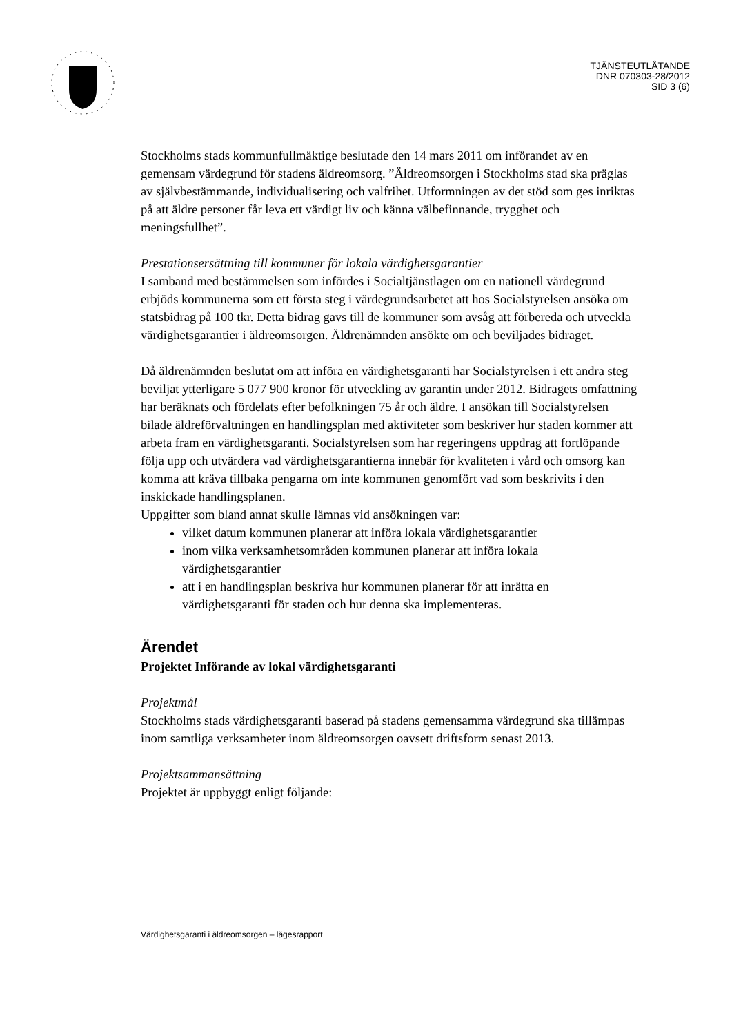TJÄNSTEUTLÅTANDE
DNR 070303-28/2012
SID 3 (6)
Stockholms stads kommunfullmäktige beslutade den 14 mars 2011 om införandet av en gemensam värdegrund för stadens äldreomsorg. ”Äldreomsorgen i Stockholms stad ska präglas av självbestämmande, individualisering och valfrihet. Utformningen av det stöd som ges inriktas på att äldre personer får leva ett värdigt liv och känna välbefinnande, trygghet och meningsfullhet”.
Prestationsersättning till kommuner för lokala värdighetsgarantier
I samband med bestämmelsen som infördes i Socialtjänstlagen om en nationell värdegrund erbjöds kommunerna som ett första steg i värdegrundsarbetet att hos Socialstyrelsen ansöka om statsbidrag på 100 tkr. Detta bidrag gavs till de kommuner som avsåg att förbereda och utveckla värdighetsgarantier i äldreomsorgen. Äldrenämnden ansökte om och beviljades bidraget.
Då äldrenämnden beslutat om att införa en värdighetsgaranti har Socialstyrelsen i ett andra steg beviljat ytterligare 5 077 900 kronor för utveckling av garantin under 2012. Bidragets omfattning har beräknats och fördelats efter befolkningen 75 år och äldre. I ansökan till Socialstyrelsen bilade äldreförvaltningen en handlingsplan med aktiviteter som beskriver hur staden kommer att arbeta fram en värdighetsgaranti. Socialstyrelsen som har regeringens uppdrag att fortlöpande följa upp och utvärdera vad värdighetsgarantierna innebär för kvaliteten i vård och omsorg kan komma att kräva tillbaka pengarna om inte kommunen genomfört vad som beskrivits i den inskickade handlingsplanen.
Uppgifter som bland annat skulle lämnas vid ansökningen var:
vilket datum kommunen planerar att införa lokala värdighetsgarantier
inom vilka verksamhetsområden kommunen planerar att införa lokala värdighetsgarantier
att i en handlingsplan beskriva hur kommunen planerar för att inrätta en värdighetsgaranti för staden och hur denna ska implementeras.
Ärendet
Projektet Införande av lokal värdighetsgaranti
Projektmål
Stockholms stads värdighetsgaranti baserad på stadens gemensamma värdegrund ska tillämpas inom samtliga verksamheter inom äldreomsorgen oavsett driftsform senast 2013.
Projektsammansättning
Projektet är uppbyggt enligt följande:
Värdighetsgaranti i äldreomsorgen – lägesrapport